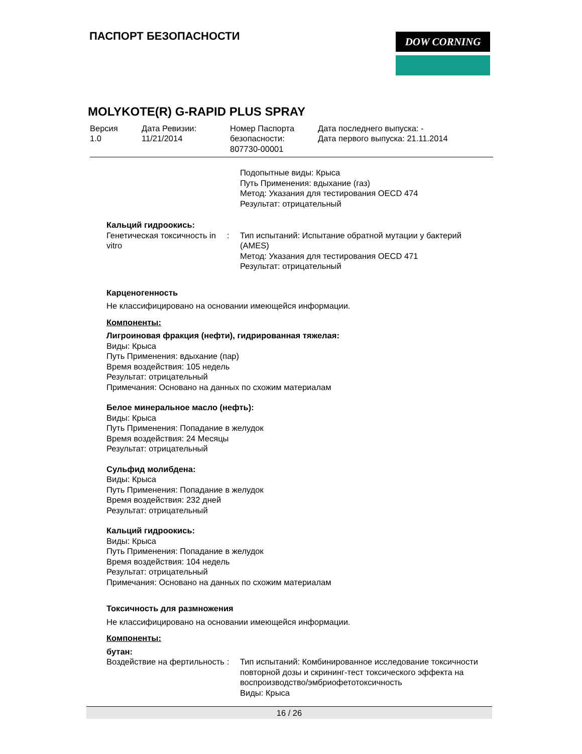ПАСПОРТ БЕЗОПАСНОСТИ DOW CORNING
MOLYKOTE(R) G-RAPID PLUS SPRAY
Версия
1.0
Дата Ревизии:
11/21/2014
Номер Паспорта безопасности:
807730-00001
Дата последнего выпуска: -
Дата первого выпуска: 21.11.2014
Подопытные виды: Крыса
Путь Применения: вдыхание (газ)
Метод: Указания для тестирования OECD 474
Результат: отрицательный
Кальций гидроокись:
Генетическая токсичность in vitro
: Тип испытаний: Испытание обратной мутации у бактерий (AMES)
Метод: Указания для тестирования OECD 471
Результат: отрицательный
Карценогенность
Не классифицировано на основании имеющейся информации.
Компоненты:
Лигроиновая фракция (нефти), гидрированная тяжелая:
Виды: Крыса
Путь Применения: вдыхание (пар)
Время воздействия: 105 недель
Результат: отрицательный
Примечания: Основано на данных по схожим материалам
Белое минеральное масло (нефть):
Виды: Крыса
Путь Применения: Попадание в желудок
Время воздействия: 24 Месяцы
Результат: отрицательный
Сульфид молибдена:
Виды: Крыса
Путь Применения: Попадание в желудок
Время воздействия: 232 дней
Результат: отрицательный
Кальций гидроокись:
Виды: Крыса
Путь Применения: Попадание в желудок
Время воздействия: 104 недель
Результат: отрицательный
Примечания: Основано на данных по схожим материалам
Токсичность для размножения
Не классифицировано на основании имеющейся информации.
Компоненты:
бутан:
Воздействие на фертильность
: Тип испытаний: Комбинированное исследование токсичности повторной дозы и скрининг-тест токсического эффекта на воспроизводство/эмбриофетотоксичность
Виды: Крыса
16 / 26